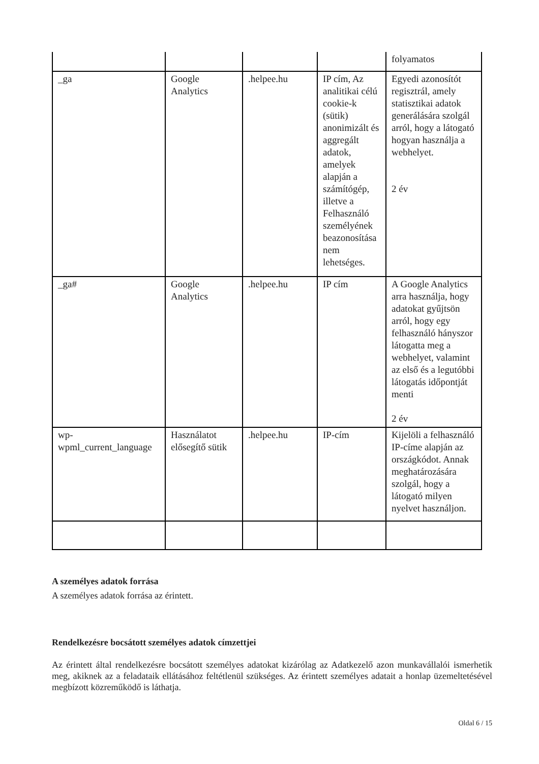| | | | | folyamatos |
| _ga | Google Analytics | .helpee.hu | IP cím, Az analitikai célú cookie-k (sütik) anonimizált és aggregált adatok, amelyek alapján a számítógép, illetve a Felhasználó személyének beazonosítása nem lehetséges. | Egyedi azonosítót regisztrál, amely statisztikai adatok generálására szolgál arról, hogy a látogató hogyan használja a webhelyet. 2 év |
| _ga# | Google Analytics | .helpee.hu | IP cím | A Google Analytics arra használja, hogy adatokat gyűjtsön arról, hogy egy felhasználó hányszor látogatta meg a webhelyet, valamint az első és a legutóbbi látogatás időpontját menti 2 év |
| wp-wpml_current_language | Használatot elősegítő sütik | .helpee.hu | IP-cím | Kijelöli a felhasználó IP-címe alapján az országkódot. Annak meghatározására szolgál, hogy a látogató milyen nyelvet használjon. |
A személyes adatok forrása
A személyes adatok forrása az érintett.
Rendelkezésre bocsátott személyes adatok címzettjei
Az érintett által rendelkezésre bocsátott személyes adatokat kizárólag az Adatkezelő azon munkavállalói ismerhetik meg, akiknek az a feladataik ellátásához feltétlenül szükséges. Az érintett személyes adatait a honlap üzemeltetésével megbízott közreműködő is láthatja.
Oldal 6 / 15